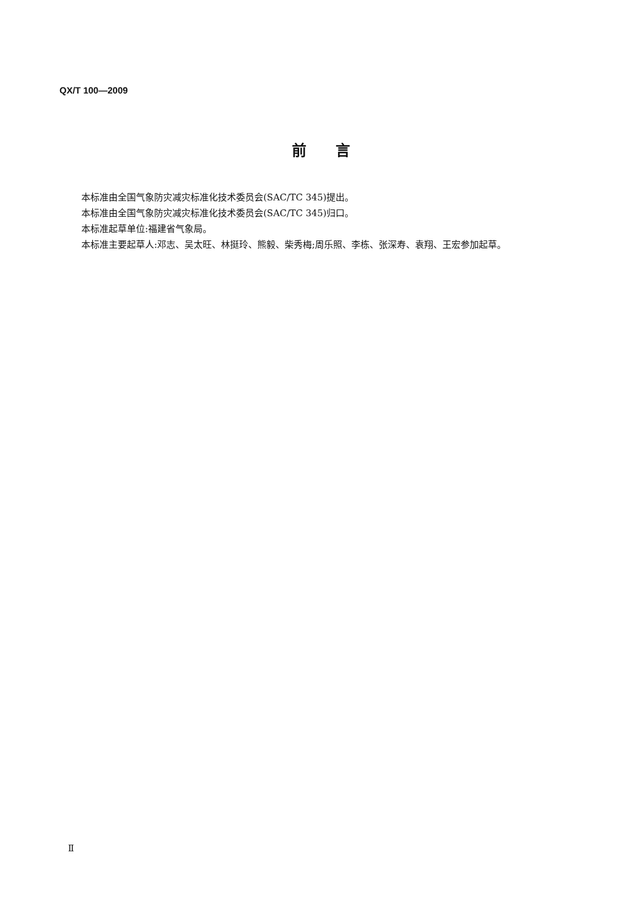QX/T 100—2009
前　　言
本标准由全国气象防灾减灾标准化技术委员会(SAC/TC 345)提出。
本标准由全国气象防灾减灾标准化技术委员会(SAC/TC 345)归口。
本标准起草单位:福建省气象局。
本标准主要起草人:邓志、吴太旺、林挺玲、熊毅、柴秀梅;周乐照、李栋、张深寿、袁翔、王宏参加起草。
Ⅱ